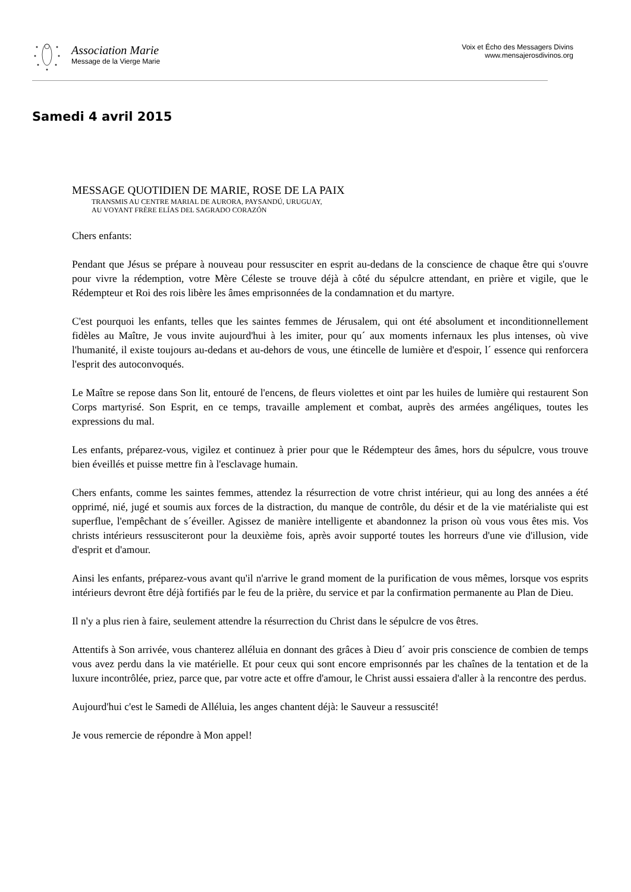Association Marie
Message de la Vierge Marie
Voix et Écho des Messagers Divins
www.mensajerosdivinos.org
Samedi 4 avril 2015
MESSAGE QUOTIDIEN DE MARIE, ROSE DE LA PAIX
TRANSMIS AU CENTRE MARIAL DE AURORA, PAYSANDÚ, URUGUAY,
AU VOYANT FRÈRE ELÍAS DEL SAGRADO CORAZÓN
Chers enfants:
Pendant que Jésus se prépare à nouveau pour ressusciter en esprit au-dedans de la conscience de chaque être qui s'ouvre pour vivre la rédemption, votre Mère Céleste se trouve déjà à côté du sépulcre attendant, en prière et vigile, que le Rédempteur et Roi des rois libère les âmes emprisonnées de la condamnation et du martyre.
C'est pourquoi les enfants, telles que les saintes femmes de Jérusalem, qui ont été absolument et inconditionnellement fidèles au Maître, Je vous invite aujourd'hui à les imiter, pour qu´ aux moments infernaux les plus intenses, où vive l'humanité, il existe toujours au-dedans et au-dehors de vous, une étincelle de lumière et d'espoir, l´ essence qui renforcera l'esprit des autoconvoqués.
Le Maître se repose dans Son lit, entouré de l'encens, de fleurs violettes et oint par les huiles de lumière qui restaurent Son Corps martyrisé. Son Esprit, en ce temps, travaille amplement et combat, auprès des armées angéliques, toutes les expressions du mal.
Les enfants, préparez-vous, vigilez et continuez à prier pour que le Rédempteur des âmes, hors du sépulcre, vous trouve bien éveillés et puisse mettre fin à l'esclavage humain.
Chers enfants, comme les saintes femmes, attendez la résurrection de votre christ intérieur, qui au long des années a été opprimé, nié, jugé et soumis aux forces de la distraction, du manque de contrôle, du désir et de la vie matérialiste qui est superflue, l'empêchant de s´éveiller. Agissez de manière intelligente et abandonnez la prison où vous vous êtes mis. Vos christs intérieurs ressusciteront pour la deuxième fois, après avoir supporté toutes les horreurs d'une vie d'illusion, vide d'esprit et d'amour.
Ainsi les enfants, préparez-vous avant qu'il n'arrive le grand moment de la purification de vous mêmes, lorsque vos esprits intérieurs devront être déjà fortifiés par le feu de la prière, du service et par la confirmation permanente au Plan de Dieu.
Il n'y a plus rien à faire, seulement attendre la résurrection du Christ dans le sépulcre de vos êtres.
Attentifs à Son arrivée, vous chanterez alléluia en donnant des grâces à Dieu d´ avoir pris conscience de combien de temps vous avez perdu dans la vie matérielle. Et pour ceux qui sont encore emprisonnés par les chaînes de la tentation et de la luxure incontrôlée, priez, parce que, par votre acte et offre d'amour, le Christ aussi essaiera d'aller à la rencontre des perdus.
Aujourd'hui c'est le Samedi de Alléluia, les anges chantent déjà: le Sauveur a ressuscité!
Je vous remercie de répondre à Mon appel!